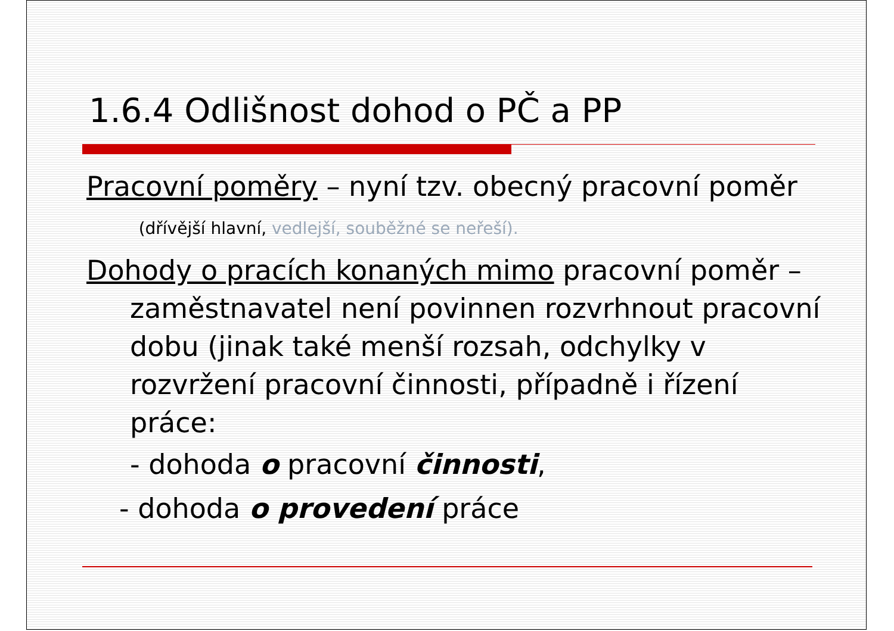1.6.4 Odlišnost dohod o PČ a PP
Pracovní poměry – nyní tzv. obecný pracovní poměr (dřívější hlavní, vedlejší, souběžné se neřeší).
Dohody o pracích konaných mimo pracovní poměr – zaměstnavatel není povinnen rozvrhnout pracovní dobu (jinak také menší rozsah, odchylky v rozvržení pracovní činnosti, případně i řízení práce:
- dohoda o pracovní činnosti,
- dohoda o provedení práce